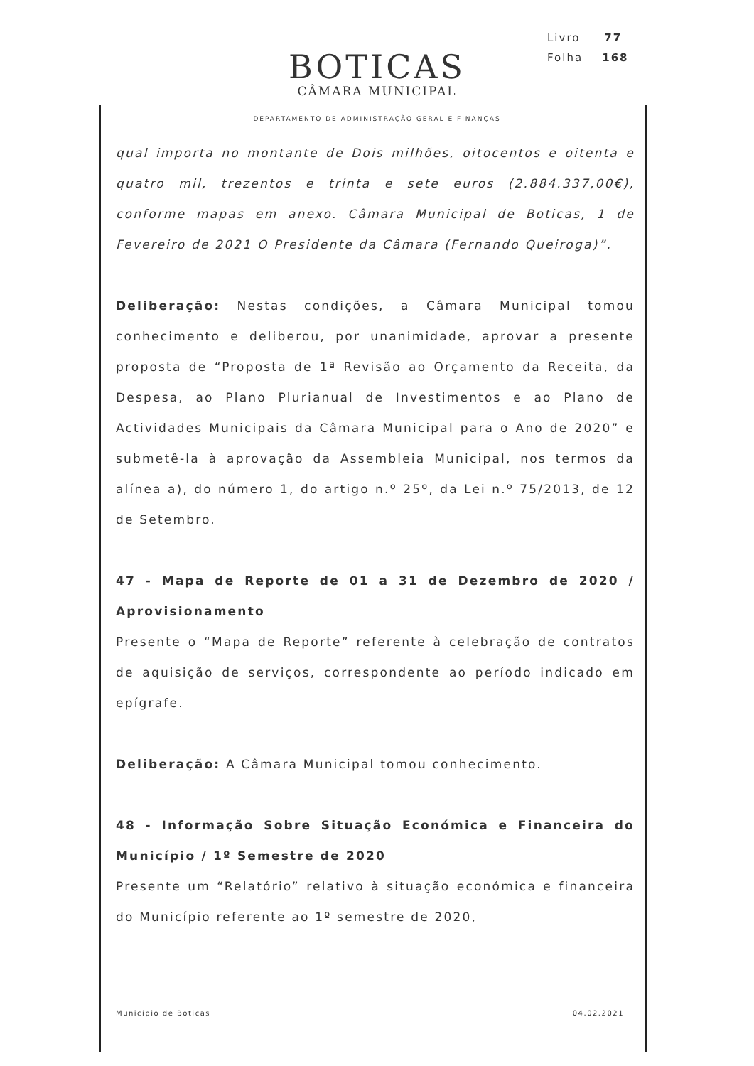Livro 77
Folha 168
BOTICAS
CÂMARA MUNICIPAL
DEPARTAMENTO DE ADMINISTRAÇÃO GERAL E FINANÇAS
qual importa no montante de Dois milhões, oitocentos e oitenta e quatro mil, trezentos e trinta e sete euros (2.884.337,00€), conforme mapas em anexo. Câmara Municipal de Boticas, 1 de Fevereiro de 2021 O Presidente da Câmara (Fernando Queiroga)”.
Deliberação: Nestas condições, a Câmara Municipal tomou conhecimento e deliberou, por unanimidade, aprovar a presente proposta de “Proposta de 1ª Revisão ao Orçamento da Receita, da Despesa, ao Plano Plurianual de Investimentos e ao Plano de Actividades Municipais da Câmara Municipal para o Ano de 2020” e submetê-la à aprovação da Assembleia Municipal, nos termos da alínea a), do número 1, do artigo n.º 25º, da Lei n.º 75/2013, de 12 de Setembro.
47 - Mapa de Reporte de 01 a 31 de Dezembro de 2020 / Aprovisionamento
Presente o “Mapa de Reporte” referente à celebração de contratos de aquisição de serviços, correspondente ao período indicado em epígrafe.
Deliberação: A Câmara Municipal tomou conhecimento.
48 - Informação Sobre Situação Económica e Financeira do Município / 1º Semestre de 2020
Presente um “Relatório” relativo à situação económica e financeira do Município referente ao 1º semestre de 2020,
Município de Boticas 04.02.2021